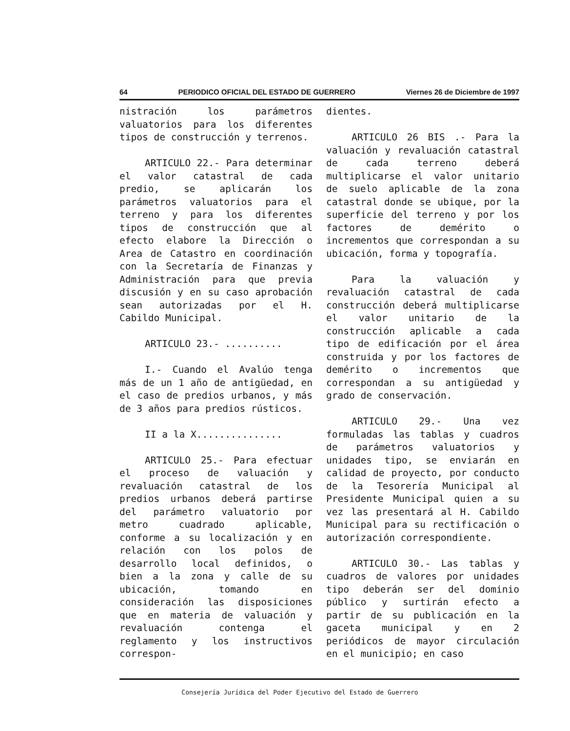64 PERIODICO OFICIAL DEL ESTADO DE GUERRERO Viernes 26 de Diciembre de 1997
nistración los parámetros valuatorios para los diferentes tipos de construcción y terrenos.
ARTICULO 22.- Para determinar el valor catastral de cada predio, se aplicarán los parámetros valuatorios para el terreno y para los diferentes tipos de construcción que al efecto elabore la Dirección o Area de Catastro en coordinación con la Secretaría de Finanzas y Administración para que previa discusión y en su caso aprobación sean autorizadas por el H. Cabildo Municipal.
ARTICULO 23.- ..........
I.- Cuando el Avalúo tenga más de un 1 año de antigüedad, en el caso de predios urbanos, y más de 3 años para predios rústicos.
II a la X...............
ARTICULO 25.- Para efectuar el proceso de valuación y revaluación catastral de los predios urbanos deberá partirse del parámetro valuatorio por metro cuadrado aplicable, conforme a su localización y en relación con los polos de desarrollo local definidos, o bien a la zona y calle de su ubicación, tomando en consideración las disposiciones que en materia de valuación y revaluación contenga el reglamento y los instructivos correspon-
dientes.
ARTICULO 26 BIS .- Para la valuación y revaluación catastral de cada terreno deberá multiplicarse el valor unitario de suelo aplicable de la zona catastral donde se ubique, por la superficie del terreno y por los factores de demérito o incrementos que correspondan a su ubicación, forma y topografía.
Para la valuación y revaluación catastral de cada construcción deberá multiplicarse el valor unitario de la construcción aplicable a cada tipo de edificación por el área construida y por los factores de demérito o incrementos que correspondan a su antigüedad y grado de conservación.
ARTICULO 29.- Una vez formuladas las tablas y cuadros de parámetros valuatorios y unidades tipo, se enviarán en calidad de proyecto, por conducto de la Tesorería Municipal al Presidente Municipal quien a su vez las presentará al H. Cabildo Municipal para su rectificación o autorización correspondiente.
ARTICULO 30.- Las tablas y cuadros de valores por unidades tipo deberán ser del dominio público y surtirán efecto a partir de su publicación en la gaceta municipal y en 2 periódicos de mayor circulación en el municipio; en caso
Consejería Jurídica del Poder Ejecutivo del Estado de Guerrero